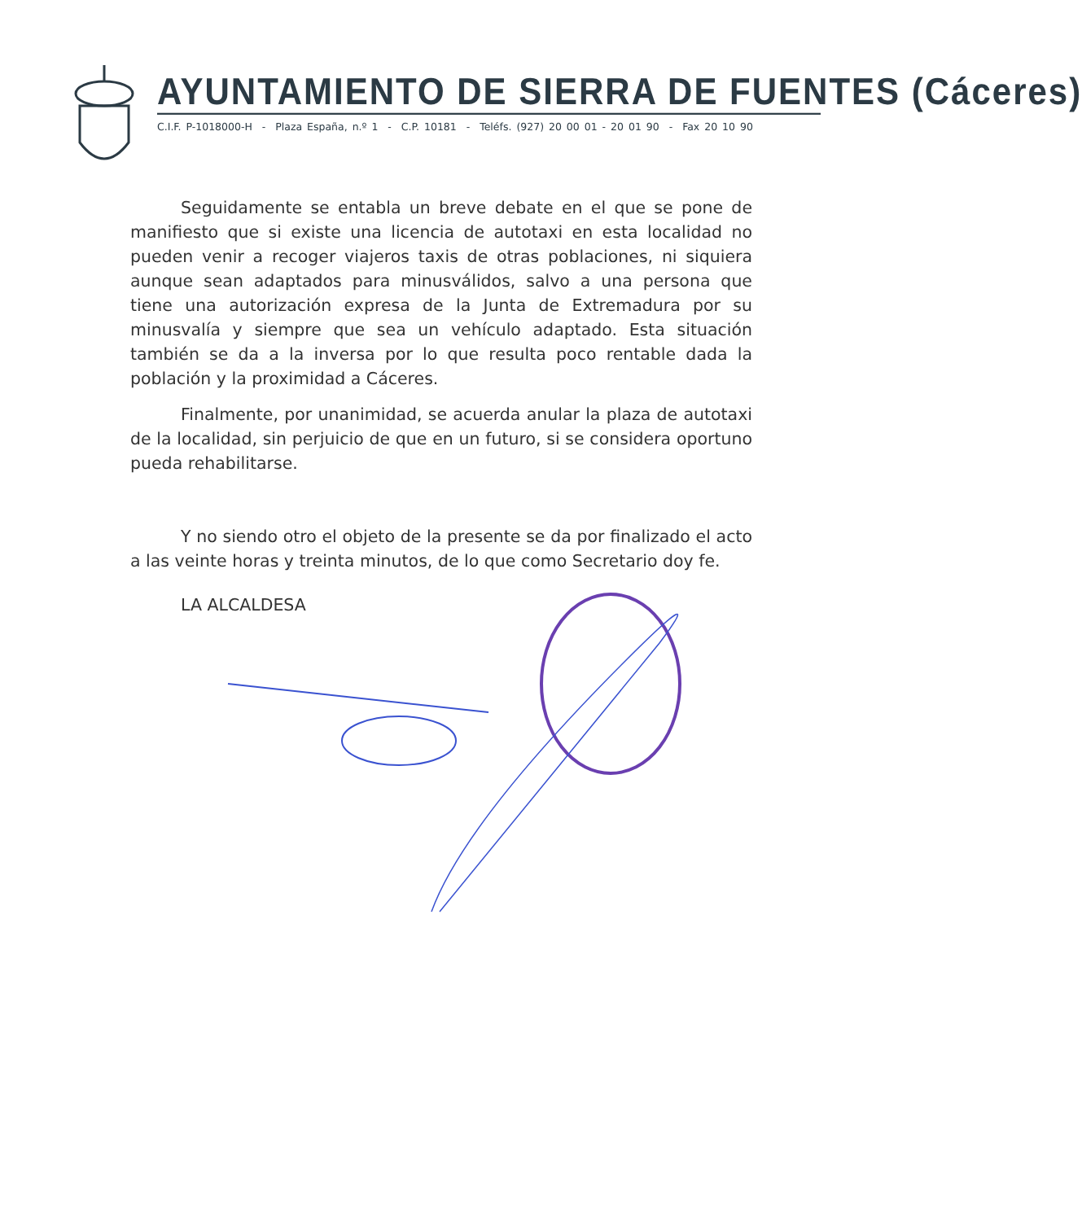AYUNTAMIENTO DE SIERRA DE FUENTES (Cáceres)
C.I.F. P-1018000-H - Plaza España, n.º 1 - C.P. 10181 - Teléfs. (927) 20 00 01 - 20 01 90 - Fax 20 10 90
Seguidamente se entabla un breve debate en el que se pone de manifiesto que si existe una licencia de autotaxi en esta localidad no pueden venir a recoger viajeros taxis de otras poblaciones, ni siquiera aunque sean adaptados para minusválidos, salvo a una persona que tiene una autorización expresa de la Junta de Extremadura por su minusvalía y siempre que sea un vehículo adaptado. Esta situación también se da a la inversa por lo que resulta poco rentable dada la población y la proximidad a Cáceres.
Finalmente, por unanimidad, se acuerda anular la plaza de autotaxi de la localidad, sin perjuicio de que en un futuro, si se considera oportuno pueda rehabilitarse.
Y no siendo otro el objeto de la presente se da por finalizado el acto a las veinte horas y treinta minutos, de lo que como Secretario doy fe.
LA ALCALDESA